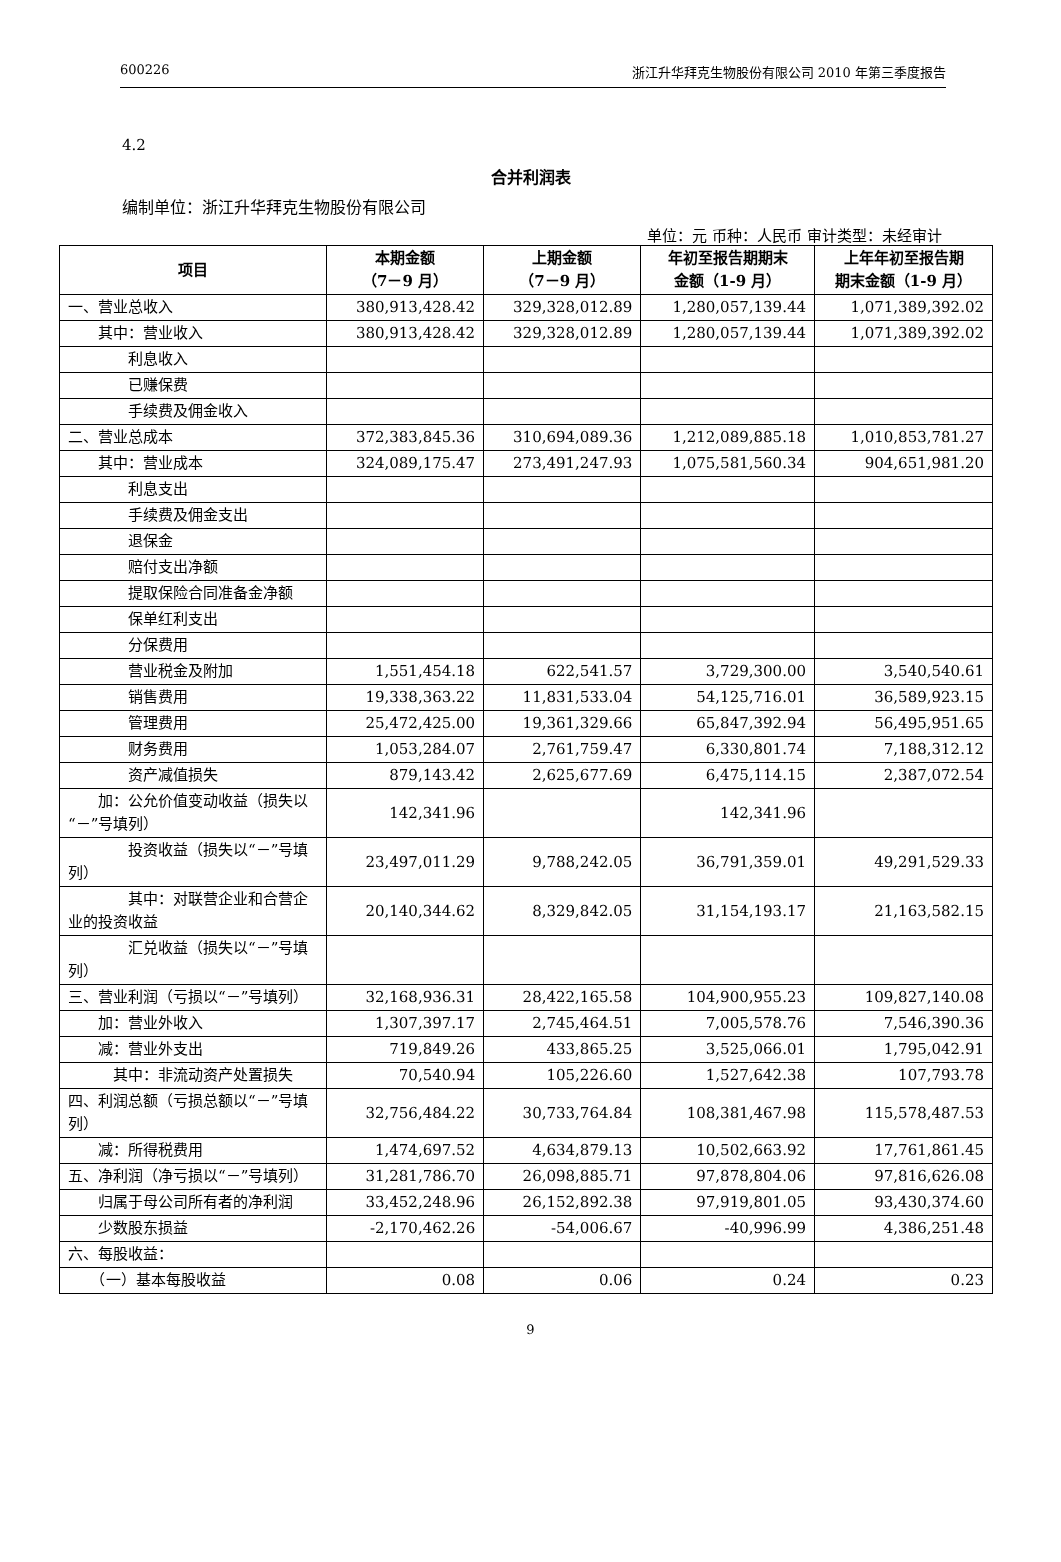600226 浙江升华拜克生物股份有限公司 2010 年第三季度报告
4.2
合并利润表
编制单位：浙江升华拜克生物股份有限公司
单位：元 币种：人民币 审计类型：未经审计
| 项目 | 本期金额 （7－9 月） | 上期金额 （7－9 月） | 年初至报告期期末 金额（1-9 月） | 上年年初至报告期 期末金额（1-9 月） |
| --- | --- | --- | --- | --- |
| 一、营业总收入 | 380,913,428.42 | 329,328,012.89 | 1,280,057,139.44 | 1,071,389,392.02 |
| 其中：营业收入 | 380,913,428.42 | 329,328,012.89 | 1,280,057,139.44 | 1,071,389,392.02 |
| 利息收入 | | | | |
| 已赚保费 | | | | |
| 手续费及佣金收入 | | | | |
| 二、营业总成本 | 372,383,845.36 | 310,694,089.36 | 1,212,089,885.18 | 1,010,853,781.27 |
| 其中：营业成本 | 324,089,175.47 | 273,491,247.93 | 1,075,581,560.34 | 904,651,981.20 |
| 利息支出 | | | | |
| 手续费及佣金支出 | | | | |
| 退保金 | | | | |
| 赔付支出净额 | | | | |
| 提取保险合同准备金净额 | | | | |
| 保单红利支出 | | | | |
| 分保费用 | | | | |
| 营业税金及附加 | 1,551,454.18 | 622,541.57 | 3,729,300.00 | 3,540,540.61 |
| 销售费用 | 19,338,363.22 | 11,831,533.04 | 54,125,716.01 | 36,589,923.15 |
| 管理费用 | 25,472,425.00 | 19,361,329.66 | 65,847,392.94 | 56,495,951.65 |
| 财务费用 | 1,053,284.07 | 2,761,759.47 | 6,330,801.74 | 7,188,312.12 |
| 资产减值损失 | 879,143.42 | 2,625,677.69 | 6,475,114.15 | 2,387,072.54 |
| 加：公允价值变动收益（损失以“－”号填列） | 142,341.96 | | 142,341.96 | |
| 投资收益（损失以“－”号填列） | 23,497,011.29 | 9,788,242.05 | 36,791,359.01 | 49,291,529.33 |
| 其中：对联营企业和合营企业的投资收益 | 20,140,344.62 | 8,329,842.05 | 31,154,193.17 | 21,163,582.15 |
| 汇兑收益（损失以“－”号填列） | | | | |
| 三、营业利润（亏损以“－”号填列） | 32,168,936.31 | 28,422,165.58 | 104,900,955.23 | 109,827,140.08 |
| 加：营业外收入 | 1,307,397.17 | 2,745,464.51 | 7,005,578.76 | 7,546,390.36 |
| 减：营业外支出 | 719,849.26 | 433,865.25 | 3,525,066.01 | 1,795,042.91 |
| 其中：非流动资产处置损失 | 70,540.94 | 105,226.60 | 1,527,642.38 | 107,793.78 |
| 四、利润总额（亏损总额以“－”号填列） | 32,756,484.22 | 30,733,764.84 | 108,381,467.98 | 115,578,487.53 |
| 减：所得税费用 | 1,474,697.52 | 4,634,879.13 | 10,502,663.92 | 17,761,861.45 |
| 五、净利润（净亏损以“－”号填列） | 31,281,786.70 | 26,098,885.71 | 97,878,804.06 | 97,816,626.08 |
| 归属于母公司所有者的净利润 | 33,452,248.96 | 26,152,892.38 | 97,919,801.05 | 93,430,374.60 |
| 少数股东损益 | -2,170,462.26 | -54,006.67 | -40,996.99 | 4,386,251.48 |
| 六、每股收益： | | | | |
| （一）基本每股收益 | 0.08 | 0.06 | 0.24 | 0.23 |
9